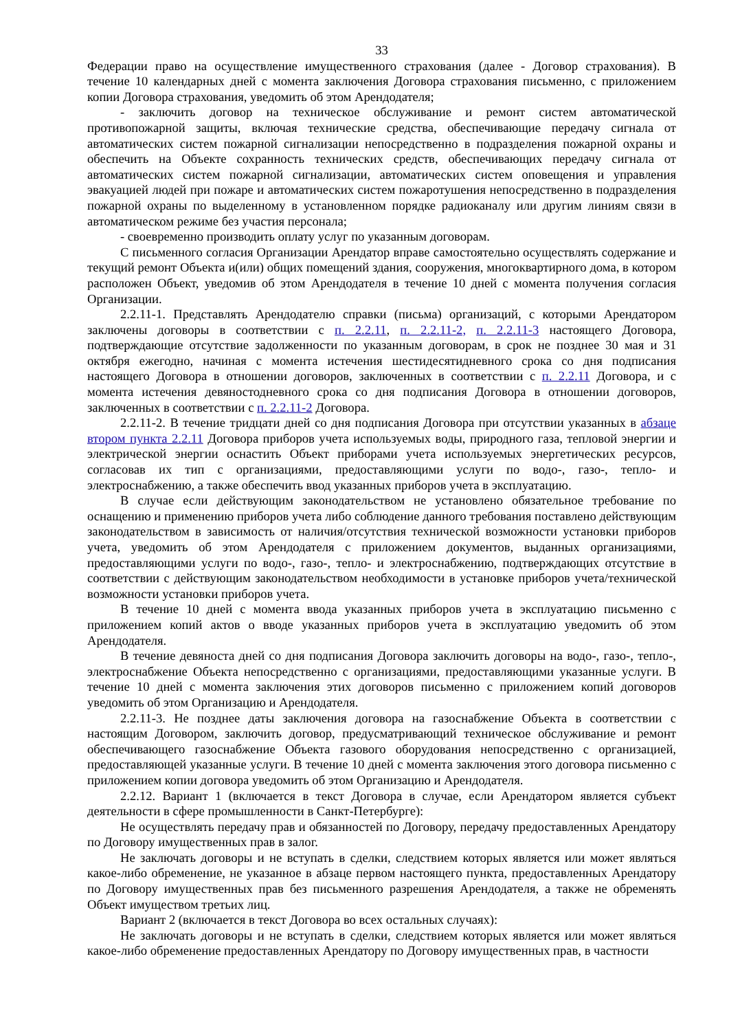33
Федерации право на осуществление имущественного страхования (далее - Договор страхования). В течение 10 календарных дней с момента заключения Договора страхования письменно, с приложением копии Договора страхования, уведомить об этом Арендодателя;
- заключить договор на техническое обслуживание и ремонт систем автоматической противопожарной защиты, включая технические средства, обеспечивающие передачу сигнала от автоматических систем пожарной сигнализации непосредственно в подразделения пожарной охраны и обеспечить на Объекте сохранность технических средств, обеспечивающих передачу сигнала от автоматических систем пожарной сигнализации, автоматических систем оповещения и управления эвакуацией людей при пожаре и автоматических систем пожаротушения непосредственно в подразделения пожарной охраны по выделенному в установленном порядке радиоканалу или другим линиям связи в автоматическом режиме без участия персонала;
- своевременно производить оплату услуг по указанным договорам.
С письменного согласия Организации Арендатор вправе самостоятельно осуществлять содержание и текущий ремонт Объекта и(или) общих помещений здания, сооружения, многоквартирного дома, в котором расположен Объект, уведомив об этом Арендодателя в течение 10 дней с момента получения согласия Организации.
2.2.11-1. Представлять Арендодателю справки (письма) организаций, с которыми Арендатором заключены договоры в соответствии с п. 2.2.11, п. 2.2.11-2, п. 2.2.11-3 настоящего Договора, подтверждающие отсутствие задолженности по указанным договорам, в срок не позднее 30 мая и 31 октября ежегодно, начиная с момента истечения шестидесятидневного срока со дня подписания настоящего Договора в отношении договоров, заключенных в соответствии с п. 2.2.11 Договора, и с момента истечения девяностодневного срока со дня подписания Договора в отношении договоров, заключенных в соответствии с п. 2.2.11-2 Договора.
2.2.11-2. В течение тридцати дней со дня подписания Договора при отсутствии указанных в абзаце втором пункта 2.2.11 Договора приборов учета используемых воды, природного газа, тепловой энергии и электрической энергии оснастить Объект приборами учета используемых энергетических ресурсов, согласовав их тип с организациями, предоставляющими услуги по водо-, газо-, тепло- и электроснабжению, а также обеспечить ввод указанных приборов учета в эксплуатацию.
В случае если действующим законодательством не установлено обязательное требование по оснащению и применению приборов учета либо соблюдение данного требования поставлено действующим законодательством в зависимость от наличия/отсутствия технической возможности установки приборов учета, уведомить об этом Арендодателя с приложением документов, выданных организациями, предоставляющими услуги по водо-, газо-, тепло- и электроснабжению, подтверждающих отсутствие в соответствии с действующим законодательством необходимости в установке приборов учета/технической возможности установки приборов учета.
В течение 10 дней с момента ввода указанных приборов учета в эксплуатацию письменно с приложением копий актов о вводе указанных приборов учета в эксплуатацию уведомить об этом Арендодателя.
В течение девяноста дней со дня подписания Договора заключить договоры на водо-, газо-, тепло-, электроснабжение Объекта непосредственно с организациями, предоставляющими указанные услуги. В течение 10 дней с момента заключения этих договоров письменно с приложением копий договоров уведомить об этом Организацию и Арендодателя.
2.2.11-3. Не позднее даты заключения договора на газоснабжение Объекта в соответствии с настоящим Договором, заключить договор, предусматривающий техническое обслуживание и ремонт обеспечивающего газоснабжение Объекта газового оборудования непосредственно с организацией, предоставляющей указанные услуги. В течение 10 дней с момента заключения этого договора письменно с приложением копии договора уведомить об этом Организацию и Арендодателя.
2.2.12. Вариант 1 (включается в текст Договора в случае, если Арендатором является субъект деятельности в сфере промышленности в Санкт-Петербурге):
Не осуществлять передачу прав и обязанностей по Договору, передачу предоставленных Арендатору по Договору имущественных прав в залог.
Не заключать договоры и не вступать в сделки, следствием которых является или может являться какое-либо обременение, не указанное в абзаце первом настоящего пункта, предоставленных Арендатору по Договору имущественных прав без письменного разрешения Арендодателя, а также не обременять Объект имуществом третьих лиц.
Вариант 2 (включается в текст Договора во всех остальных случаях):
Не заключать договоры и не вступать в сделки, следствием которых является или может являться какое-либо обременение предоставленных Арендатору по Договору имущественных прав, в частности